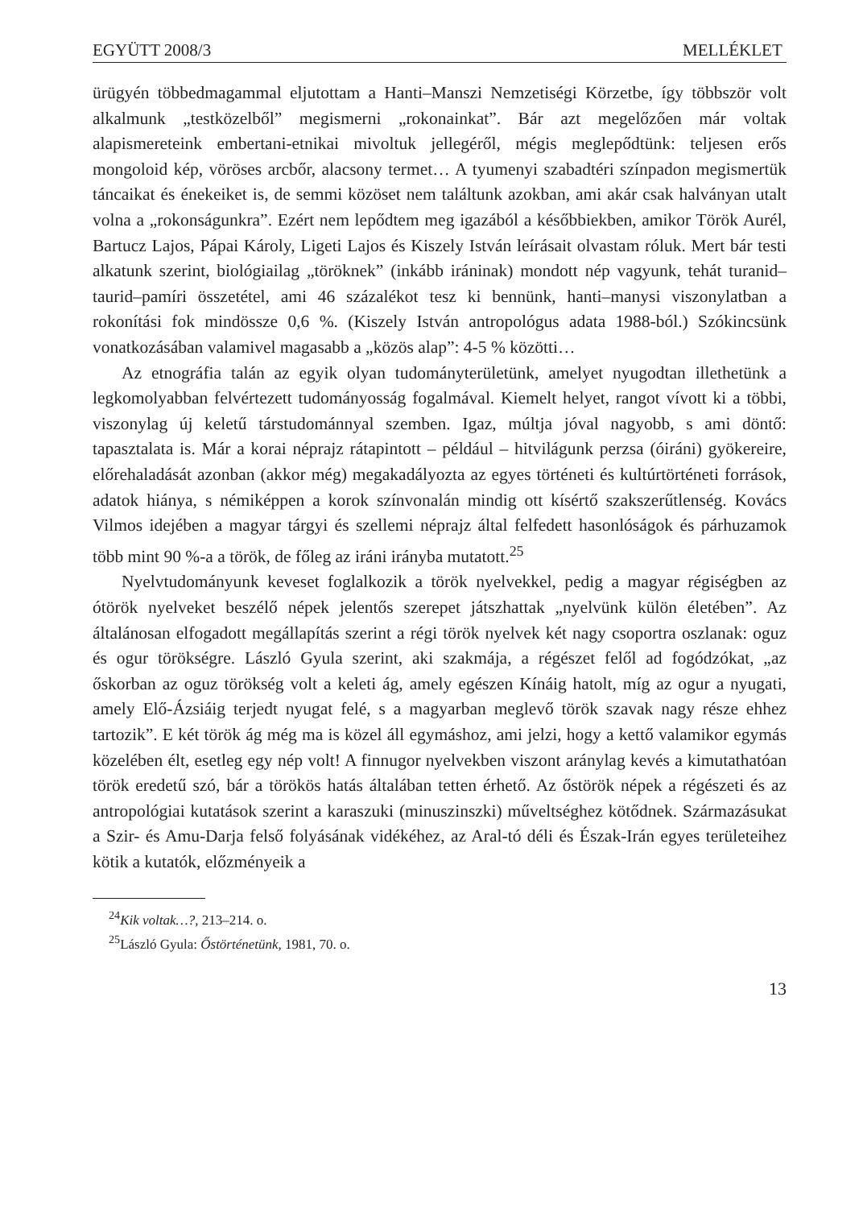EGYÜTT 2008/3 MELLÉKLET
ürügyén többedmagammal eljutottam a Hanti–Manszi Nemzetiségi Körzetbe, így többször volt alkalmunk „testközelből” megismerni „rokonainkat”. Bár azt megelőzően már voltak alapismereteink embertani-etnikai mivoltuk jellegéről, mégis meglepődtünk: teljesen erős mongoloid kép, vöröses arcbőr, alacsony termet… A tyumenyi szabadtéri színpadon megismertük táncaikat és énekeiket is, de semmi közöset nem találtunk azokban, ami akár csak halványan utalt volna a „rokonságunkra”. Ezért nem lepődtem meg igazából a későbbiekben, amikor Török Aurél, Bartucz Lajos, Pápai Károly, Ligeti Lajos és Kiszely István leírásait olvastam róluk. Mert bár testi alkatunk szerint, biológiailag „töröknek” (inkább iráninak) mondott nép vagyunk, tehát turanid–taurid–pamíri összetétel, ami 46 százalékot tesz ki bennünk, hanti–manysi viszonylatban a rokonítási fok mindössze 0,6 %. (Kiszely István antropológus adata 1988-ból.) Szókincsünk vonatkozásában valamivel magasabb a „közös alap”: 4-5 % közötti…
Az etnográfia talán az egyik olyan tudományterületünk, amelyet nyugodtan illethetünk a legkomolyabban felvértezett tudományosság fogalmával. Kiemelt helyet, rangot vívott ki a többi, viszonylag új keletű társtudománnyal szemben. Igaz, múltja jóval nagyobb, s ami döntő: tapasztalata is. Már a korai néprajz rátapintott – például – hitvilágunk perzsa (óiráni) gyökereire, előrehaladását azonban (akkor még) megakadályozta az egyes történeti és kultúrtörténeti források, adatok hiánya, s némiképpen a korok színvonalán mindig ott kísértő szakszerűtlenség. Kovács Vilmos idejében a magyar tárgyi és szellemi néprajz által felfedett hasonlóságok és párhuzamok több mint 90 %-a a török, de főleg az iráni irányba mutatott.<sup>25</sup>
Nyelvtudományunk keveset foglalkozik a török nyelvekkel, pedig a magyar régiségben az ótörök nyelveket beszélő népek jelentős szerepet játszhattak „nyelvünk külön életében”. Az általánosan elfogadott megállapítás szerint a régi török nyelvek két nagy csoportra oszlanak: oguz és ogur törökségre. László Gyula szerint, aki szakmája, a régészet felől ad fogódzókat, „az őskorban az oguz törökség volt a keleti ág, amely egészen Kínáig hatolt, míg az ogur a nyugati, amely Elő-Ázsiáig terjedt nyugat felé, s a magyarban meglevő török szavak nagy része ehhez tartozik”. E két török ág még ma is közel áll egymáshoz, ami jelzi, hogy a kettő valamikor egymás közelében élt, esetleg egy nép volt! A finnugor nyelvekben viszont aránylag kevés a kimutathatóan török eredetű szó, bár a törökös hatás általában tetten érhető. Az őstörök népek a régészeti és az antropológiai kutatások szerint a karaszuki (minuszinszki) műveltséghez kötődnek. Származásukat a Szir- és Amu-Darja felső folyásának vidékéhez, az Aral-tó déli és Észak-Irán egyes területeihez kötik a kutatók, előzményeik a
<sup>24</sup> Kik voltak…?, 213–214. o.
<sup>25</sup> László Gyula: Őstörténetünk, 1981, 70. o.
13